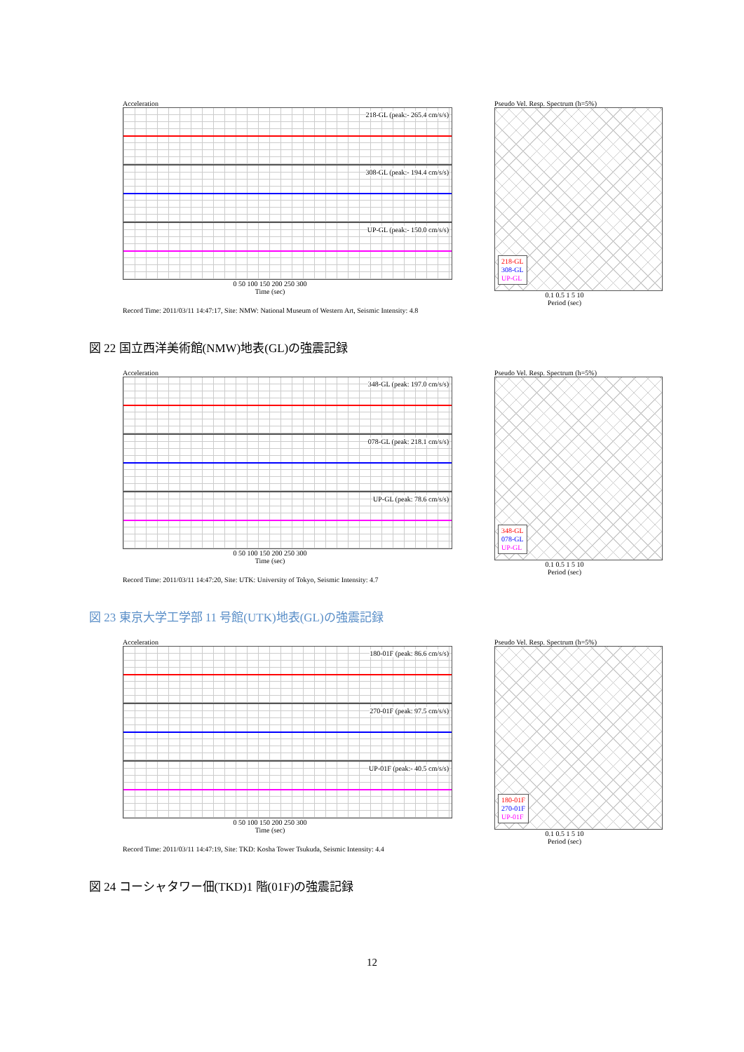Acceleration
218-GL (peak:- 265.4 cm/s/s)
308-GL (peak:- 194.4 cm/s/s)
UP-GL (peak:- 150.0 cm/s/s)
0 50 100 150 200 250 300
Time (sec)
Pseudo Vel. Resp. Spectrum (h=5%)
218-GL
308-GL
UP-GL
0.1 0.5 1 5 10
Period (sec)
Record Time: 2011/03/11 14:47:17, Site: NMW: National Museum of Western Art, Seismic Intensity: 4.8
図 22 国立西洋美術館(NMW)地表(GL)の強震記録
Acceleration
348-GL (peak: 197.0 cm/s/s)
078-GL (peak: 218.1 cm/s/s)
UP-GL (peak: 78.6 cm/s/s)
0 50 100 150 200 250 300
Time (sec)
Pseudo Vel. Resp. Spectrum (h=5%)
348-GL
078-GL
UP-GL
0.1 0.5 1 5 10
Period (sec)
Record Time: 2011/03/11 14:47:20, Site: UTK: University of Tokyo, Seismic Intensity: 4.7
図 23 東京大学工学部 11 号館(UTK)地表(GL)の強震記録
Acceleration
180-01F (peak: 86.6 cm/s/s)
270-01F (peak: 97.5 cm/s/s)
UP-01F (peak:- 40.5 cm/s/s)
0 50 100 150 200 250 300
Time (sec)
Pseudo Vel. Resp. Spectrum (h=5%)
180-01F
270-01F
UP-01F
0.1 0.5 1 5 10
Period (sec)
Record Time: 2011/03/11 14:47:19, Site: TKD: Kosha Tower Tsukuda, Seismic Intensity: 4.4
図 24 コーシャタワー佃(TKD)1 階(01F)の強震記録
12